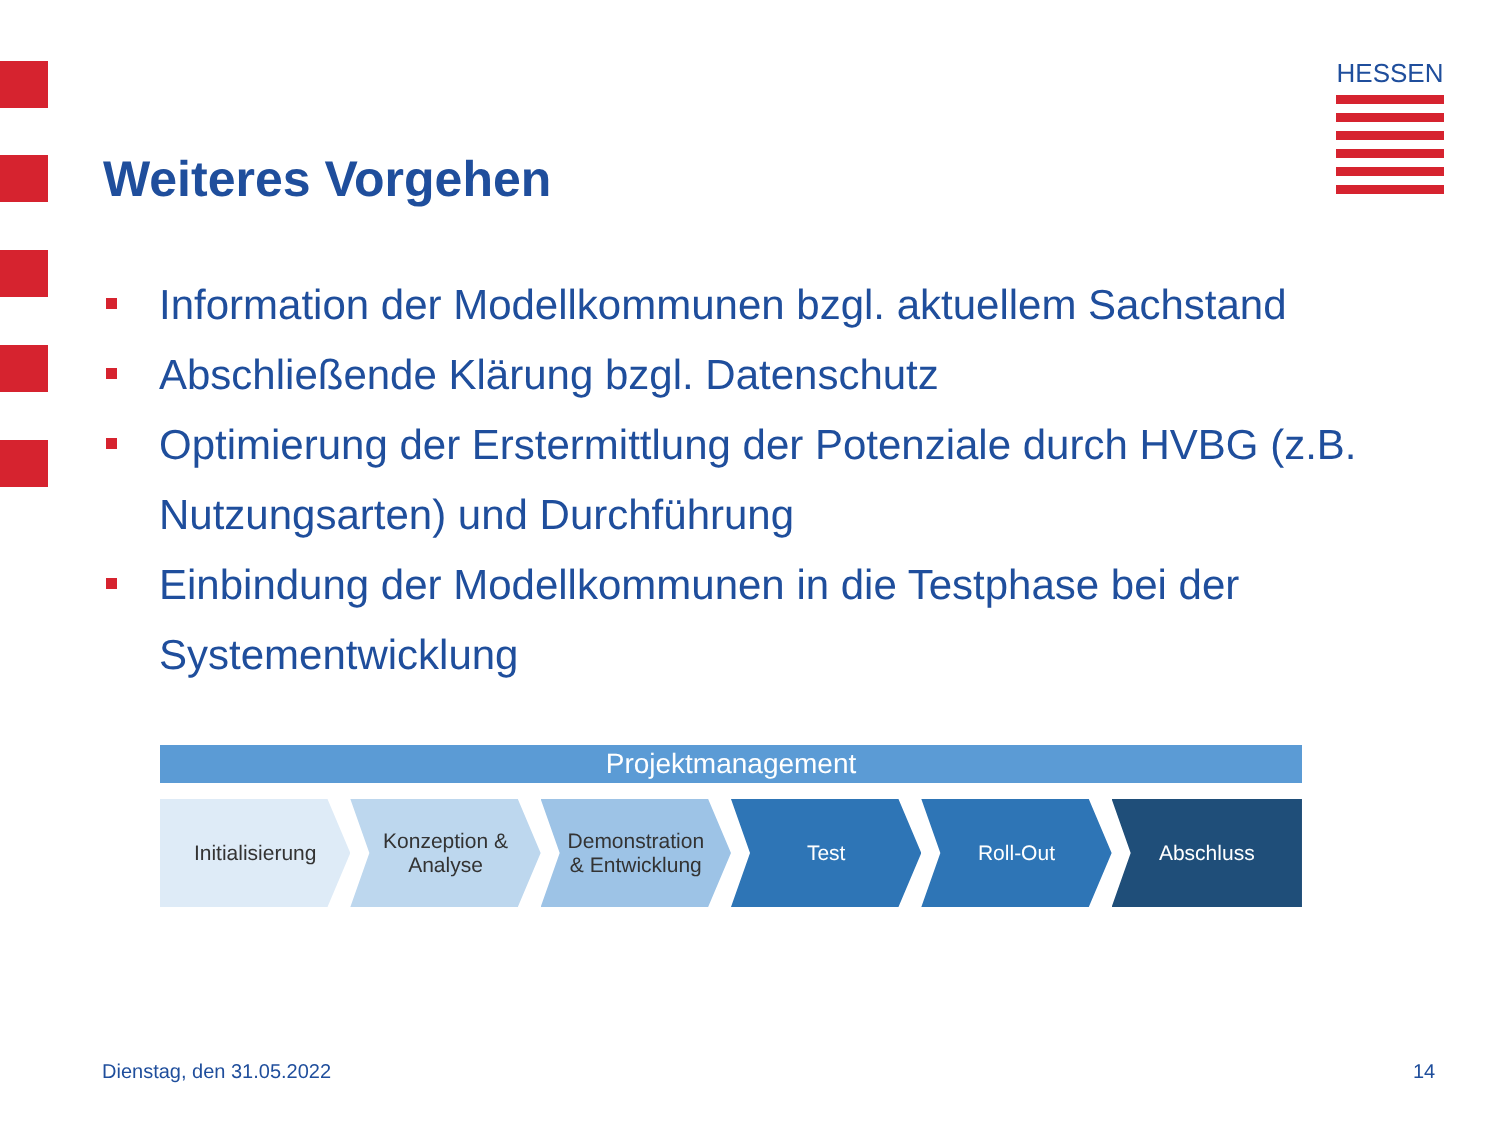HESSEN
Weiteres Vorgehen
Information der Modellkommunen bzgl. aktuellem Sachstand
Abschließende Klärung bzgl. Datenschutz
Optimierung der Erstermittlung der Potenziale durch HVBG (z.B. Nutzungsarten) und Durchführung
Einbindung der Modellkommunen in die Testphase bei der Systementwicklung
Projektmanagement
Initialisierung Konzeption &
Analyse
Demonstration
& Entwicklung
Test Roll-Out Abschluss
Dienstag, den 31.05.2022 14